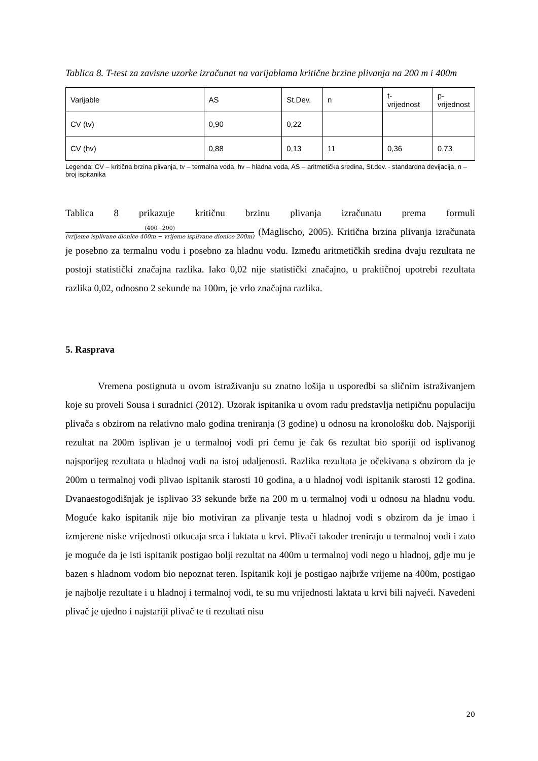Tablica 8. T-test za zavisne uzorke izračunat na varijablama kritične brzine plivanja na 200 m i 400m
| Varijable | AS | St.Dev. | n | t- vrijednost | p- vrijednost |
| CV (tv) | 0,90 | 0,22 | | | |
| CV (hv) | 0,88 | 0,13 | 11 | 0,36 | 0,73 |
Legenda: CV – kritična brzina plivanja, tv – termalna voda, hv – hladna voda, AS – aritmetička sredina, St.dev. - standardna devijacija, n – broj ispitanika
Tablica 8 prikazuje kritičnu brzinu plivanja izračunatu prema formuli
(400−200) (vrijeme isplivane dionice 400m − vrijeme isplivane dionice 200m) (Maglischo, 2005). Kritična brzina plivanja izračunata je posebno za termalnu vodu i posebno za hladnu vodu. Između aritmetičkih sredina dvaju rezultata ne postoji statistički značajna razlika. Iako 0,02 nije statistički značajno, u praktičnoj upotrebi rezultata razlika 0,02, odnosno 2 sekunde na 100m, je vrlo značajna razlika.
5. Rasprava
Vremena postignuta u ovom istraživanju su znatno lošija u usporedbi sa sličnim istraživanjem koje su proveli Sousa i suradnici (2012). Uzorak ispitanika u ovom radu predstavlja netipičnu populaciju plivača s obzirom na relativno malo godina treniranja (3 godine) u odnosu na kronološku dob. Najsporiji rezultat na 200m isplivan je u termalnoj vodi pri čemu je čak 6s rezultat bio sporiji od isplivanog najsporijeg rezultata u hladnoj vodi na istoj udaljenosti. Razlika rezultata je očekivana s obzirom da je 200m u termalnoj vodi plivao ispitanik starosti 10 godina, a u hladnoj vodi ispitanik starosti 12 godina. Dvanaestogodišnjak je isplivao 33 sekunde brže na 200 m u termalnoj vodi u odnosu na hladnu vodu. Moguće kako ispitanik nije bio motiviran za plivanje testa u hladnoj vodi s obzirom da je imao i izmjerene niske vrijednosti otkucaja srca i laktata u krvi. Plivači također treniraju u termalnoj vodi i zato je moguće da je isti ispitanik postigao bolji rezultat na 400m u termalnoj vodi nego u hladnoj, gdje mu je bazen s hladnom vodom bio nepoznat teren. Ispitanik koji je postigao najbrže vrijeme na 400m, postigao je najbolje rezultate i u hladnoj i termalnoj vodi, te su mu vrijednosti laktata u krvi bili najveći. Navedeni plivač je ujedno i najstariji plivač te ti rezultati nisu
20